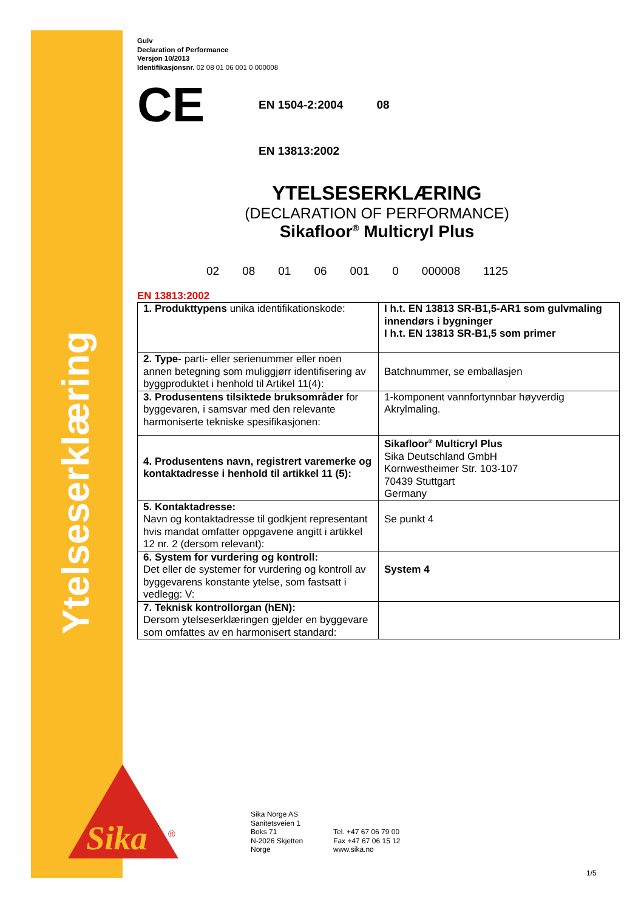Ytelseserklæring
Sika
®
Gulv
Declaration of Performance
Versjon 10/2013
Identifikasjonsnr. 02 08 01 06 001 0 000008
CE
EN 1504-2:2004 08
EN 13813:2002
YTELSESERKLÆRING
(DECLARATION OF PERFORMANCE)
Sikafloor<sup>®</sup> Multicryl Plus
02 08 01 06 001 0 000008 1125
EN 13813:2002
| 1. Produkttypens unika identifikationskode: | I h.t. EN 13813 SR-B1,5-AR1 som gulvmaling innendørs i bygninger I h.t. EN 13813 SR-B1,5 som primer |
| 2. Type - parti- eller serienummer eller noen annen betegning som muliggjørr identifisering av byggproduktet i henhold til Artikel 11(4): | Batchnummer, se emballasjen |
| 3. Produsentens tilsiktede bruksområder for byggevaren, i samsvar med den relevante harmoniserte tekniske spesifikasjonen: | 1-komponent vannfortynnbar høyverdig Akrylmaling. |
| 4. Produsentens navn, registrert varemerke og kontaktadresse i henhold til artikkel 11 (5): | Sikafloor<sup>®</sup> Multicryl Plus Sika Deutschland GmbH Kornwestheimer Str. 103-107 70439 Stuttgart Germany |
| 5. Kontaktadresse: Navn og kontaktadresse til godkjent representant hvis mandat omfatter oppgavene angitt i artikkel 12 nr. 2 (dersom relevant): | Se punkt 4 |
| 6. System for vurdering og kontroll: Det eller de systemer for vurdering og kontroll av byggevarens konstante ytelse, som fastsatt i vedlegg: V: | System 4 |
| 7. Teknisk kontrollorgan (hEN): Dersom ytelseserklæringen gjelder en byggevare som omfattes av en harmonisert standard: | |
Sika Norge AS
Sanitetsveien 1
Boks 71
N-2026 Skjetten
Norge
Tel. +47 67 06 79 00
Fax +47 67 06 15 12
www.sika.no
1/5